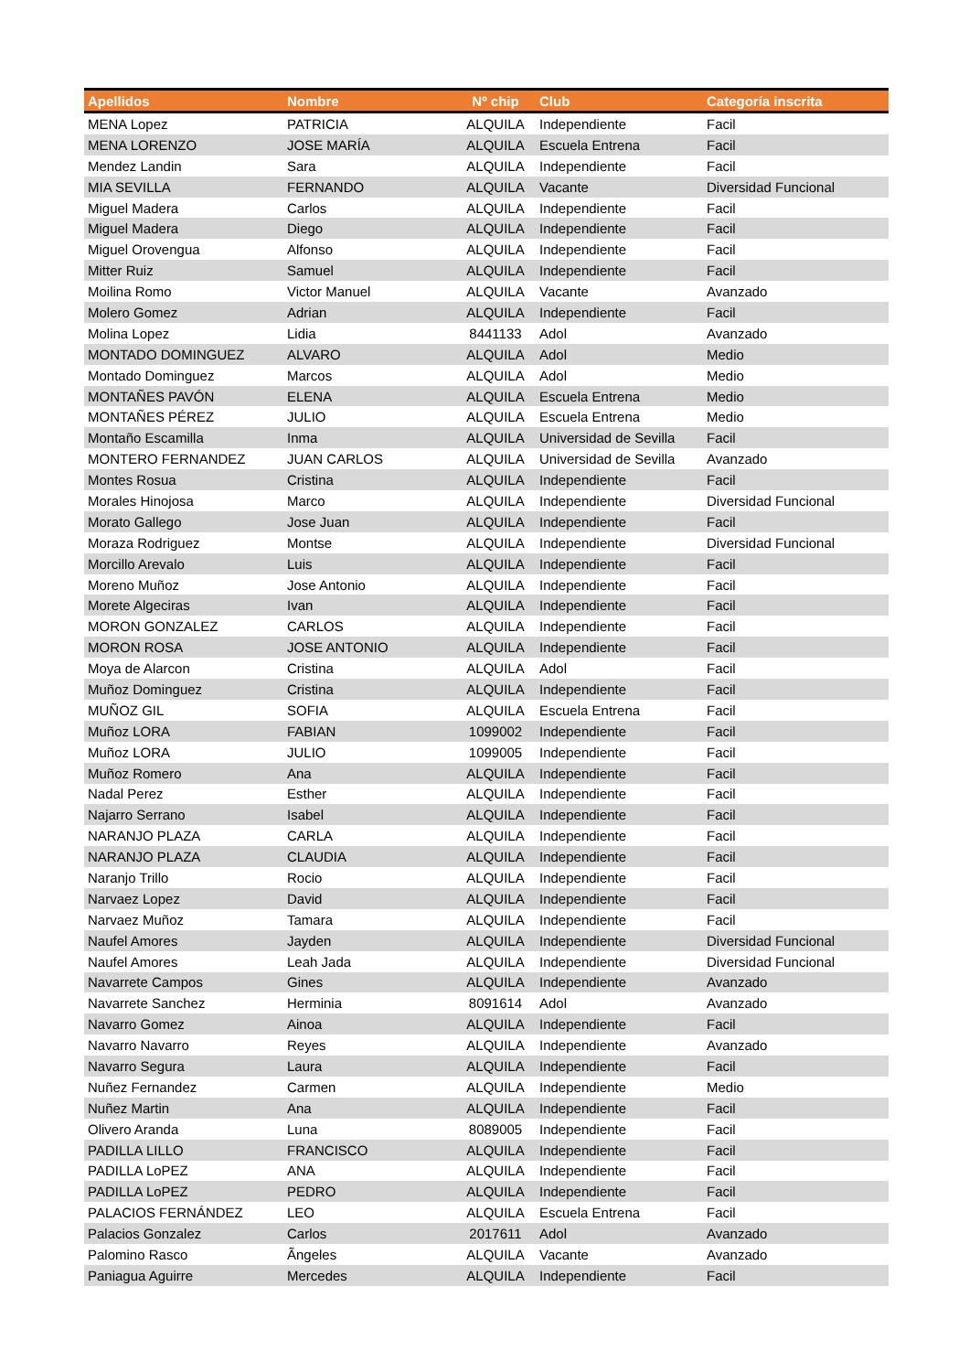| Apellidos | Nombre | Nº chip | Club | Categoría inscrita |
| --- | --- | --- | --- | --- |
| MENA Lopez | PATRICIA | ALQUILA | Independiente | Facil |
| MENA LORENZO | JOSE MARÍA | ALQUILA | Escuela Entrena | Facil |
| Mendez Landin | Sara | ALQUILA | Independiente | Facil |
| MIA SEVILLA | FERNANDO | ALQUILA | Vacante | Diversidad Funcional |
| Miguel Madera | Carlos | ALQUILA | Independiente | Facil |
| Miguel Madera | Diego | ALQUILA | Independiente | Facil |
| Miguel Orovengua | Alfonso | ALQUILA | Independiente | Facil |
| Mitter Ruiz | Samuel | ALQUILA | Independiente | Facil |
| Moilina Romo | Victor Manuel | ALQUILA | Vacante | Avanzado |
| Molero Gomez | Adrian | ALQUILA | Independiente | Facil |
| Molina Lopez | Lidia | 8441133 | Adol | Avanzado |
| MONTADO DOMINGUEZ | ALVARO | ALQUILA | Adol | Medio |
| Montado Dominguez | Marcos | ALQUILA | Adol | Medio |
| MONTAÑES PAVÓN | ELENA | ALQUILA | Escuela Entrena | Medio |
| MONTAÑES PÉREZ | JULIO | ALQUILA | Escuela Entrena | Medio |
| Montaño Escamilla | Inma | ALQUILA | Universidad de Sevilla | Facil |
| MONTERO FERNANDEZ | JUAN CARLOS | ALQUILA | Universidad de Sevilla | Avanzado |
| Montes Rosua | Cristina | ALQUILA | Independiente | Facil |
| Morales Hinojosa | Marco | ALQUILA | Independiente | Diversidad Funcional |
| Morato Gallego | Jose Juan | ALQUILA | Independiente | Facil |
| Moraza Rodriguez | Montse | ALQUILA | Independiente | Diversidad Funcional |
| Morcillo Arevalo | Luis | ALQUILA | Independiente | Facil |
| Moreno Muñoz | Jose Antonio | ALQUILA | Independiente | Facil |
| Morete Algeciras | Ivan | ALQUILA | Independiente | Facil |
| MORON GONZALEZ | CARLOS | ALQUILA | Independiente | Facil |
| MORON ROSA | JOSE ANTONIO | ALQUILA | Independiente | Facil |
| Moya de Alarcon | Cristina | ALQUILA | Adol | Facil |
| Muñoz Dominguez | Cristina | ALQUILA | Independiente | Facil |
| MUÑOZ GIL | SOFIA | ALQUILA | Escuela Entrena | Facil |
| Muñoz LORA | FABIAN | 1099002 | Independiente | Facil |
| Muñoz LORA | JULIO | 1099005 | Independiente | Facil |
| Muñoz Romero | Ana | ALQUILA | Independiente | Facil |
| Nadal Perez | Esther | ALQUILA | Independiente | Facil |
| Najarro Serrano | Isabel | ALQUILA | Independiente | Facil |
| NARANJO PLAZA | CARLA | ALQUILA | Independiente | Facil |
| NARANJO PLAZA | CLAUDIA | ALQUILA | Independiente | Facil |
| Naranjo Trillo | Rocio | ALQUILA | Independiente | Facil |
| Narvaez Lopez | David | ALQUILA | Independiente | Facil |
| Narvaez Muñoz | Tamara | ALQUILA | Independiente | Facil |
| Naufel Amores | Jayden | ALQUILA | Independiente | Diversidad Funcional |
| Naufel Amores | Leah Jada | ALQUILA | Independiente | Diversidad Funcional |
| Navarrete Campos | Gines | ALQUILA | Independiente | Avanzado |
| Navarrete Sanchez | Herminia | 8091614 | Adol | Avanzado |
| Navarro Gomez | Ainoa | ALQUILA | Independiente | Facil |
| Navarro Navarro | Reyes | ALQUILA | Independiente | Avanzado |
| Navarro Segura | Laura | ALQUILA | Independiente | Facil |
| Nuñez Fernandez | Carmen | ALQUILA | Independiente | Medio |
| Nuñez Martin | Ana | ALQUILA | Independiente | Facil |
| Olivero Aranda | Luna | 8089005 | Independiente | Facil |
| PADILLA LILLO | FRANCISCO | ALQUILA | Independiente | Facil |
| PADILLA LoPEZ | ANA | ALQUILA | Independiente | Facil |
| PADILLA LoPEZ | PEDRO | ALQUILA | Independiente | Facil |
| PALACIOS FERNÁNDEZ | LEO | ALQUILA | Escuela Entrena | Facil |
| Palacios Gonzalez | Carlos | 2017611 | Adol | Avanzado |
| Palomino Rasco | Ãngeles | ALQUILA | Vacante | Avanzado |
| Paniagua Aguirre | Mercedes | ALQUILA | Independiente | Facil |